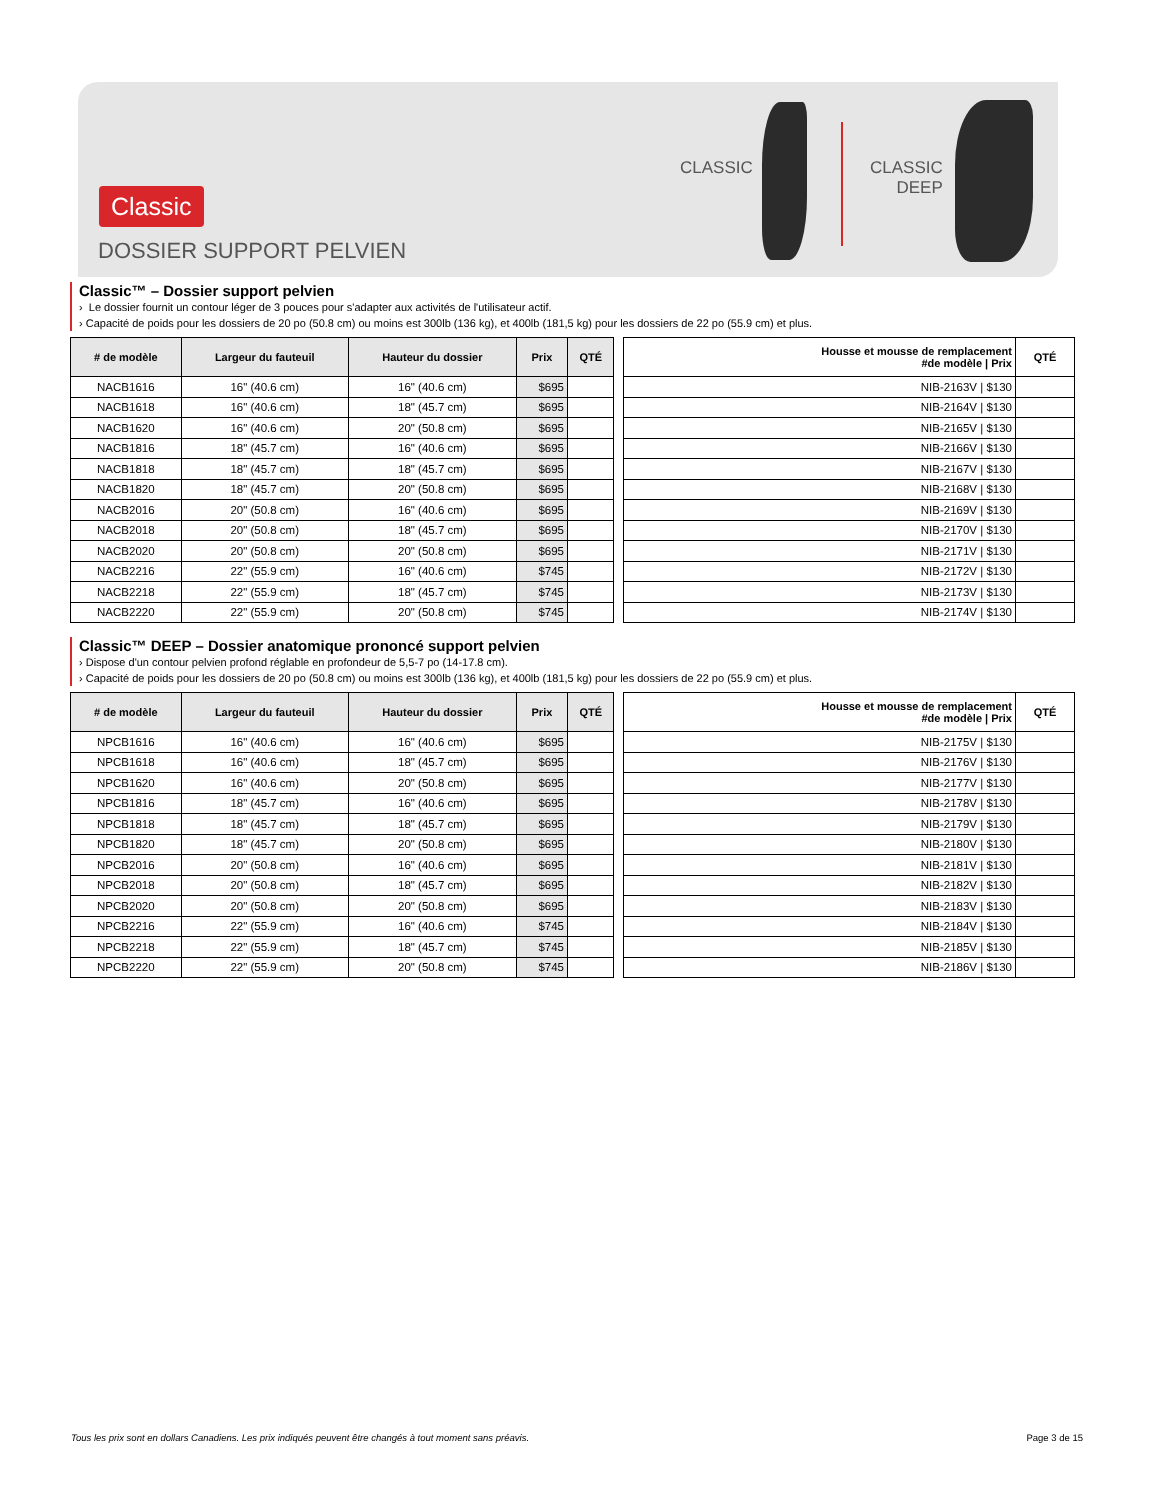Classic
DOSSIER SUPPORT PELVIEN
CLASSIC
CLASSIC
DEEP
Classic™ – Dossier support pelvien
› Le dossier fournit un contour léger de 3 pouces pour s'adapter aux activités de l'utilisateur actif.
› Capacité de poids pour les dossiers de 20 po (50.8 cm) ou moins est 300lb (136 kg), et 400lb (181,5 kg) pour les dossiers de 22 po (55.9 cm) et plus.
| # de modèle | Largeur du fauteuil | Hauteur du dossier | Prix | QTÉ |
| --- | --- | --- | --- | --- |
| NACB1616 | 16" (40.6 cm) | 16" (40.6 cm) | $695 | |
| NACB1618 | 16" (40.6 cm) | 18" (45.7 cm) | $695 | |
| NACB1620 | 16" (40.6 cm) | 20" (50.8 cm) | $695 | |
| NACB1816 | 18" (45.7 cm) | 16" (40.6 cm) | $695 | |
| NACB1818 | 18" (45.7 cm) | 18" (45.7 cm) | $695 | |
| NACB1820 | 18" (45.7 cm) | 20" (50.8 cm) | $695 | |
| NACB2016 | 20" (50.8 cm) | 16" (40.6 cm) | $695 | |
| NACB2018 | 20" (50.8 cm) | 18" (45.7 cm) | $695 | |
| NACB2020 | 20" (50.8 cm) | 20" (50.8 cm) | $695 | |
| NACB2216 | 22" (55.9 cm) | 16" (40.6 cm) | $745 | |
| NACB2218 | 22" (55.9 cm) | 18" (45.7 cm) | $745 | |
| NACB2220 | 22" (55.9 cm) | 20" (50.8 cm) | $745 | |
| Housse et mousse de remplacement #de modèle / Prix | QTÉ |
| --- | --- |
| NIB-2163V / $130 | |
| NIB-2164V / $130 | |
| NIB-2165V / $130 | |
| NIB-2166V / $130 | |
| NIB-2167V / $130 | |
| NIB-2168V / $130 | |
| NIB-2169V / $130 | |
| NIB-2170V / $130 | |
| NIB-2171V / $130 | |
| NIB-2172V / $130 | |
| NIB-2173V / $130 | |
| NIB-2174V / $130 | |
Classic™ DEEP – Dossier anatomique prononcé support pelvien
› Dispose d'un contour pelvien profond réglable en profondeur de 5,5-7 po (14-17.8 cm).
› Capacité de poids pour les dossiers de 20 po (50.8 cm) ou moins est 300lb (136 kg), et 400lb (181,5 kg) pour les dossiers de 22 po (55.9 cm) et plus.
| # de modèle | Largeur du fauteuil | Hauteur du dossier | Prix | QTÉ |
| --- | --- | --- | --- | --- |
| NPCB1616 | 16" (40.6 cm) | 16" (40.6 cm) | $695 | |
| NPCB1618 | 16" (40.6 cm) | 18" (45.7 cm) | $695 | |
| NPCB1620 | 16" (40.6 cm) | 20" (50.8 cm) | $695 | |
| NPCB1816 | 18" (45.7 cm) | 16" (40.6 cm) | $695 | |
| NPCB1818 | 18" (45.7 cm) | 18" (45.7 cm) | $695 | |
| NPCB1820 | 18" (45.7 cm) | 20" (50.8 cm) | $695 | |
| NPCB2016 | 20" (50.8 cm) | 16" (40.6 cm) | $695 | |
| NPCB2018 | 20" (50.8 cm) | 18" (45.7 cm) | $695 | |
| NPCB2020 | 20" (50.8 cm) | 20" (50.8 cm) | $695 | |
| NPCB2216 | 22" (55.9 cm) | 16" (40.6 cm) | $745 | |
| NPCB2218 | 22" (55.9 cm) | 18" (45.7 cm) | $745 | |
| NPCB2220 | 22" (55.9 cm) | 20" (50.8 cm) | $745 | |
| Housse et mousse de remplacement #de modèle / Prix | QTÉ |
| --- | --- |
| NIB-2175V / $130 | |
| NIB-2176V / $130 | |
| NIB-2177V / $130 | |
| NIB-2178V / $130 | |
| NIB-2179V / $130 | |
| NIB-2180V / $130 | |
| NIB-2181V / $130 | |
| NIB-2182V / $130 | |
| NIB-2183V / $130 | |
| NIB-2184V / $130 | |
| NIB-2185V / $130 | |
| NIB-2186V / $130 | |
Tous les prix sont en dollars Canadiens. Les prix indiqués peuvent être changés à tout moment sans préavis. Page 3 de 15